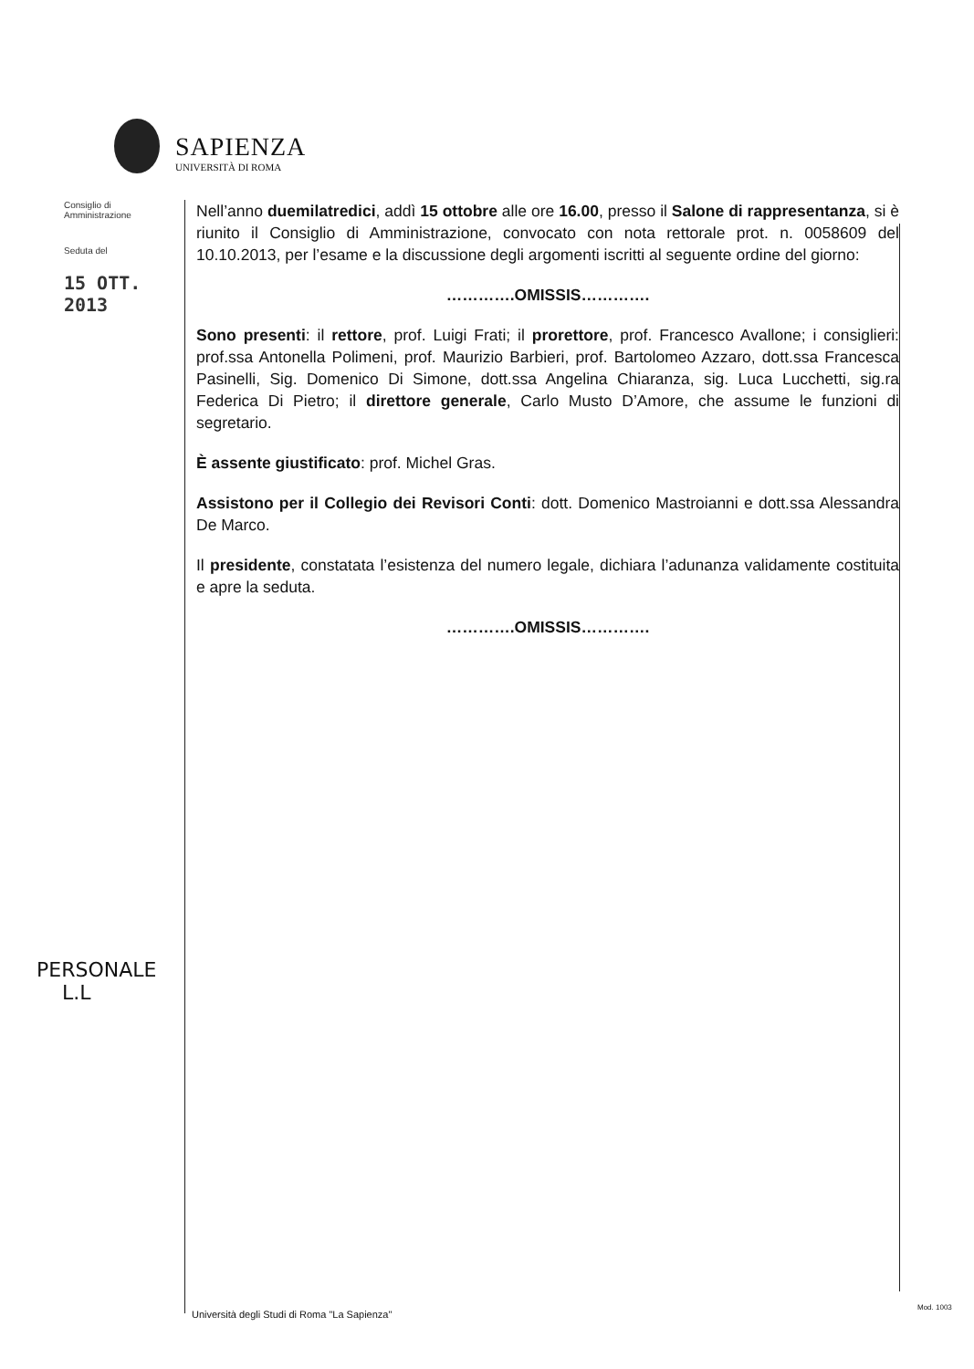SAPIENZA
UNIVERSITÀ DI ROMA
Consiglio di
Amministrazione
Seduta del
15 OTT. 2013
Nell’anno duemilatredici, addì 15 ottobre alle ore 16.00, presso il Salone di rappresentanza, si è riunito il Consiglio di Amministrazione, convocato con nota rettorale prot. n. 0058609 del 10.10.2013, per l’esame e la discussione degli argomenti iscritti al seguente ordine del giorno:
………….OMISSIS………….
Sono presenti: il rettore, prof. Luigi Frati; il prorettore, prof. Francesco Avallone; i consiglieri: prof.ssa Antonella Polimeni, prof. Maurizio Barbieri, prof. Bartolomeo Azzaro, dott.ssa Francesca Pasinelli, Sig. Domenico Di Simone, dott.ssa Angelina Chiaranza, sig. Luca Lucchetti, sig.ra Federica Di Pietro; il direttore generale, Carlo Musto D’Amore, che assume le funzioni di segretario.
È assente giustificato: prof. Michel Gras.
Assistono per il Collegio dei Revisori Conti: dott. Domenico Mastroianni e dott.ssa Alessandra De Marco.
Il presidente, constatata l’esistenza del numero legale, dichiara l’adunanza validamente costituita e apre la seduta.
………….OMISSIS………….
PERSONALE
L.L
Università degli Studi di Roma "La Sapienza"
Mod. 1003